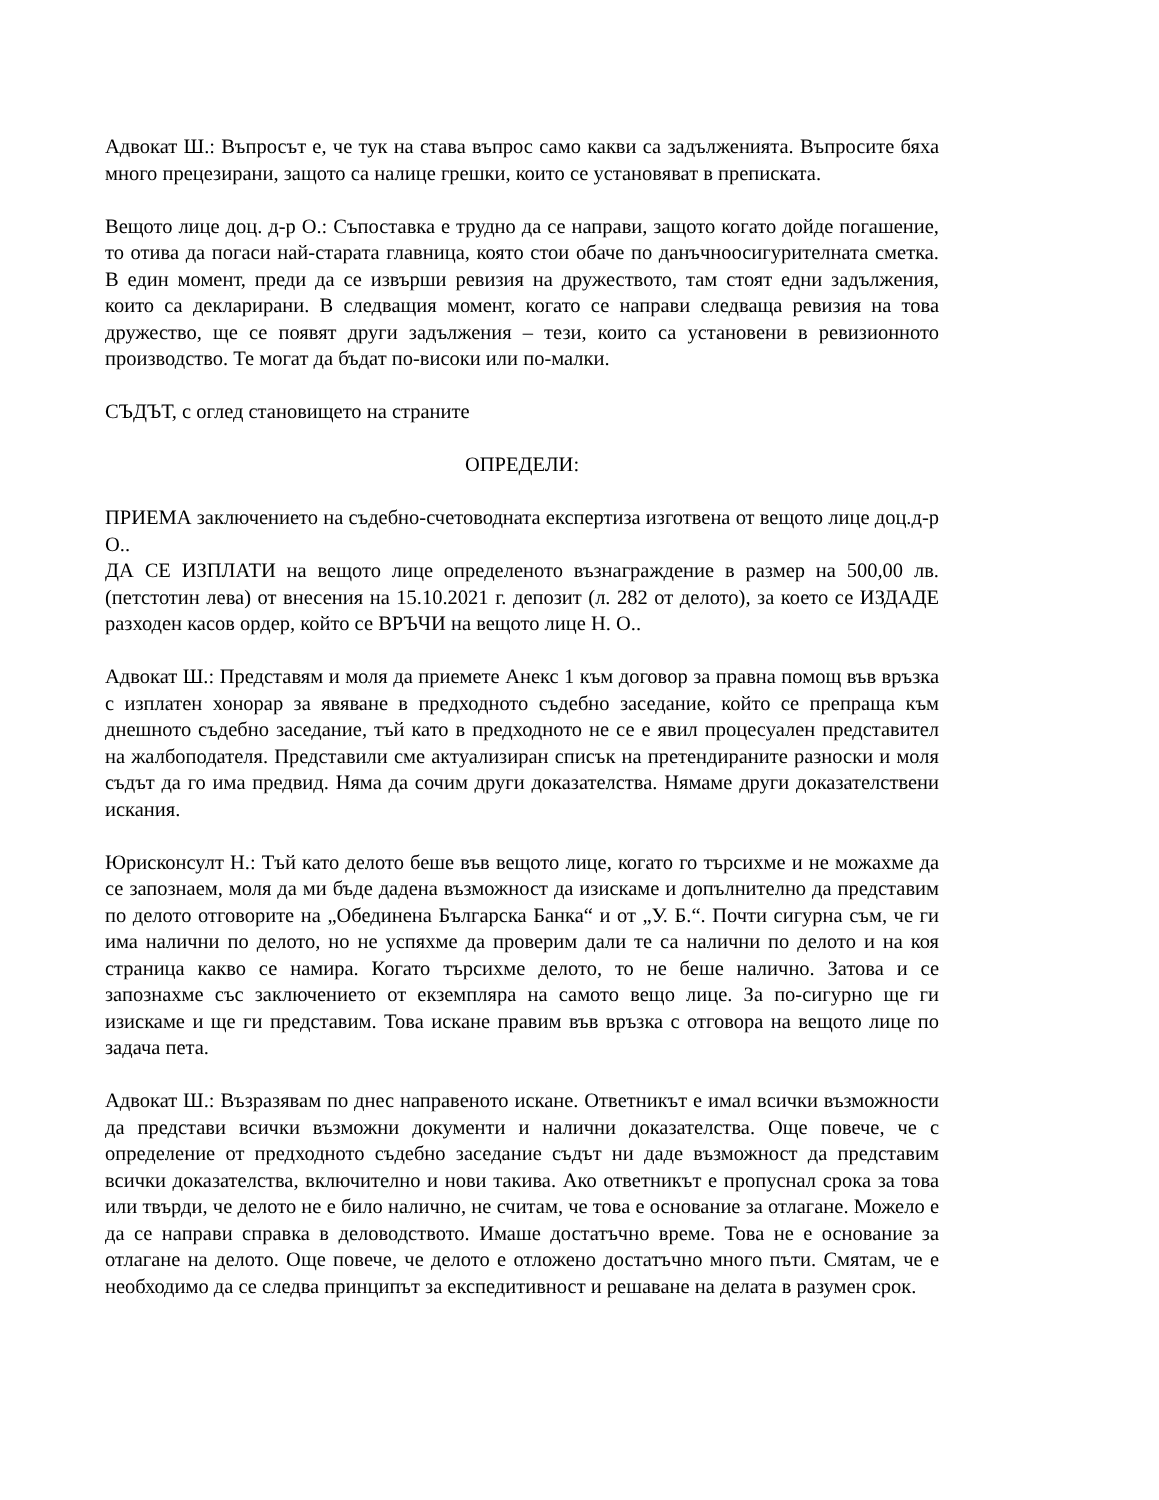Адвокат Ш.: Въпросът е, че тук на става въпрос само какви са задълженията. Въпросите бяха много прецезирани, защото са налице грешки, които се установяват в преписката.
Вещото лице доц. д-р О.: Съпоставка е трудно да се направи, защото когато дойде погашение, то отива да погаси най-старата главница, която стои обаче по данъчноосигурителната сметка. В един момент, преди да се извърши ревизия на дружеството, там стоят едни задължения, които са декларирани. В следващия момент, когато се направи следваща ревизия на това дружество, ще се появят други задължения – тези, които са установени в ревизионното производство. Те могат да бъдат по-високи или по-малки.
СЪДЪТ, с оглед становището на страните
ОПРЕДЕЛИ:
ПРИЕМА заключението на съдебно-счетоводната експертиза изготвена от вещото лице доц.д-р О..
ДА СЕ ИЗПЛАТИ на вещото лице определеното възнаграждение в размер на 500,00 лв. (петстотин лева) от внесения на 15.10.2021 г. депозит (л. 282 от делото), за което се ИЗДАДЕ разходен касов ордер, който се ВРЪЧИ на вещото лице Н. О..
Адвокат Ш.: Представям и моля да приемете Анекс 1 към договор за правна помощ във връзка с изплатен хонорар за явяване в предходното съдебно заседание, който се препраща към днешното съдебно заседание, тъй като в предходното не се е явил процесуален представител на жалбоподателя. Представили сме актуализиран списък на претендираните разноски и моля съдът да го има предвид. Няма да сочим други доказателства. Нямаме други доказателствени искания.
Юрисконсулт Н.: Тъй като делото беше във вещото лице, когато го търсихме и не можахме да се запознаем, моля да ми бъде дадена възможност да изискаме и допълнително да представим по делото отговорите на „Обединена Българска Банка“ и от „У. Б.“. Почти сигурна съм, че ги има налични по делото, но не успяхме да проверим дали те са налични по делото и на коя страница какво се намира. Когато търсихме делото, то не беше налично. Затова и се запознахме със заключението от екземпляра на самото вещо лице. За по-сигурно ще ги изискаме и ще ги представим. Това искане правим във връзка с отговора на вещото лице по задача пета.
Адвокат Ш.: Възразявам по днес направеното искане. Ответникът е имал всички възможности да представи всички възможни документи и налични доказателства. Още повече, че с определение от предходното съдебно заседание съдът ни даде възможност да представим всички доказателства, включително и нови такива. Ако ответникът е пропуснал срока за това или твърди, че делото не е било налично, не считам, че това е основание за отлагане. Можело е да се направи справка в деловодството. Имаше достатъчно време. Това не е основание за отлагане на делото. Още повече, че делото е отложено достатъчно много пъти. Смятам, че е необходимо да се следва принципът за експедитивност и решаване на делата в разумен срок.